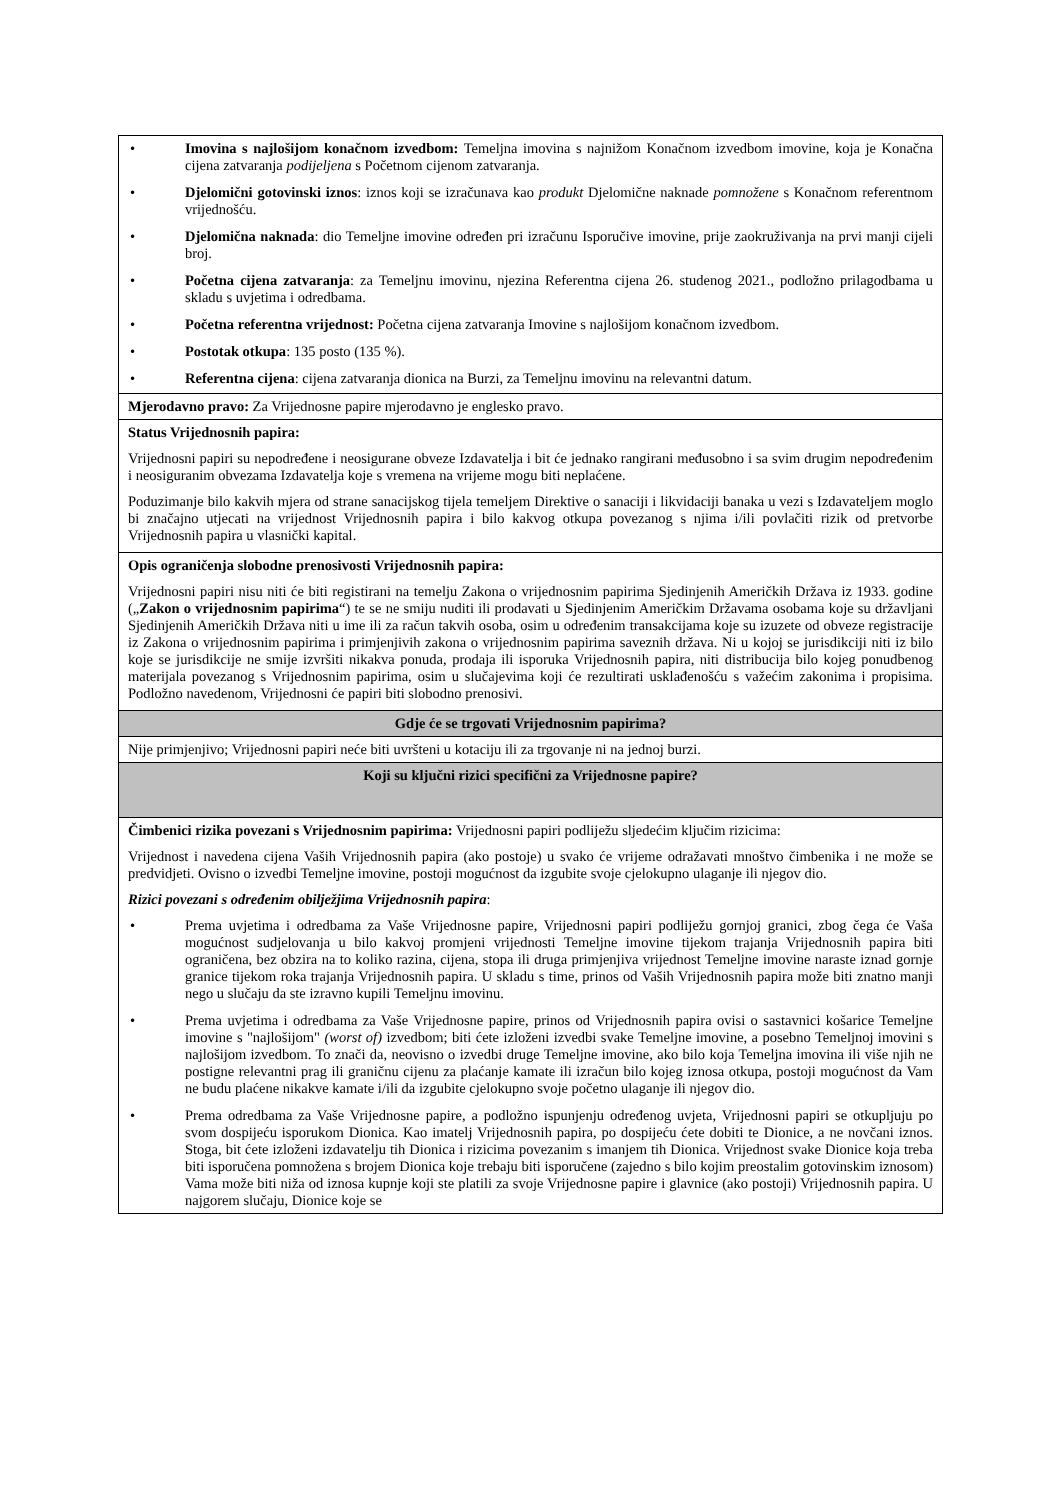| • Imovina s najlošijom konačnom izvedbom: Temeljna imovina s najnižom Konačnom izvedbom imovine, koja je Konačna cijena zatvaranja podijeljena s Početnom cijenom zatvaranja. • Djelomični gotovinski iznos : iznos koji se izračunava kao produkt Djelomične naknade pomnožene s Konačnom referentnom vrijednošću. • Djelomična naknada : dio Temeljne imovine određen pri izračunu Isporučive imovine, prije zaokruživanja na prvi manji cijeli broj. • Početna cijena zatvaranja : za Temeljnu imovinu, njezina Referentna cijena 26. studenog 2021., podložno prilagodbama u skladu s uvjetima i odredbama. • Početna referentna vrijednost: Početna cijena zatvaranja Imovine s najlošijom konačnom izvedbom. • Postotak otkupa : 135 posto (135 %). • Referentna cijena : cijena zatvaranja dionica na Burzi, za Temeljnu imovinu na relevantni datum. |
| Mjerodavno pravo: Za Vrijednosne papire mjerodavno je englesko pravo. |
| Status Vrijednosnih papira: Vrijednosni papiri su nepodređene i neosigurane obveze Izdavatelja i bit će jednako rangirani međusobno i sa svim drugim nepodređenim i neosiguranim obvezama Izdavatelja koje s vremena na vrijeme mogu biti neplaćene. Poduzimanje bilo kakvih mjera od strane sanacijskog tijela temeljem Direktive o sanaciji i likvidaciji banaka u vezi s Izdavateljem moglo bi značajno utjecati na vrijednost Vrijednosnih papira i bilo kakvog otkupa povezanog s njima i/ili povlačiti rizik od pretvorbe Vrijednosnih papira u vlasnički kapital. |
| Opis ograničenja slobodne prenosivosti Vrijednosnih papira: Vrijednosni papiri nisu niti će biti registirani na temelju Zakona o vrijednosnim papirima Sjedinjenih Američkih Država iz 1933. godine („ Zakon o vrijednosnim papirima “) te se ne smiju nuditi ili prodavati u Sjedinjenim Američkim Državama osobama koje su državljani Sjedinjenih Američkih Država niti u ime ili za račun takvih osoba, osim u određenim transakcijama koje su izuzete od obveze registracije iz Zakona o vrijednosnim papirima i primjenjivih zakona o vrijednosnim papirima saveznih država. Ni u kojoj se jurisdikciji niti iz bilo koje se jurisdikcije ne smije izvršiti nikakva ponuda, prodaja ili isporuka Vrijednosnih papira, niti distribucija bilo kojeg ponudbenog materijala povezanog s Vrijednosnim papirima, osim u slučajevima koji će rezultirati usklađenošću s važećim zakonima i propisima. Podložno navedenom, Vrijednosni će papiri biti slobodno prenosivi. |
| Gdje će se trgovati Vrijednosnim papirima? |
| Nije primjenjivo; Vrijednosni papiri neće biti uvršteni u kotaciju ili za trgovanje ni na jednoj burzi. |
| Koji su ključni rizici specifični za Vrijednosne papire? |
| Čimbenici rizika povezani s Vrijednosnim papirima: Vrijednosni papiri podliježu sljedećim ključim rizicima: Vrijednost i navedena cijena Vaših Vrijednosnih papira (ako postoje) u svako će vrijeme odražavati mnoštvo čimbenika i ne može se predvidjeti. Ovisno o izvedbi Temeljne imovine, postoji mogućnost da izgubite svoje cjelokupno ulaganje ili njegov dio. Rizici povezani s određenim obilježjima Vrijednosnih papira : • Prema uvjetima i odredbama za Vaše Vrijednosne papire, Vrijednosni papiri podliježu gornjoj granici, zbog čega će Vaša mogućnost sudjelovanja u bilo kakvoj promjeni vrijednosti Temeljne imovine tijekom trajanja Vrijednosnih papira biti ograničena, bez obzira na to koliko razina, cijena, stopa ili druga primjenjiva vrijednost Temeljne imovine naraste iznad gornje granice tijekom roka trajanja Vrijednosnih papira. U skladu s time, prinos od Vaših Vrijednosnih papira može biti znatno manji nego u slučaju da ste izravno kupili Temeljnu imovinu. • Prema uvjetima i odredbama za Vaše Vrijednosne papire, prinos od Vrijednosnih papira ovisi o sastavnici košarice Temeljne imovine s "najlošijom" (worst of) izvedbom; biti ćete izloženi izvedbi svake Temeljne imovine, a posebno Temeljnoj imovini s najlošijom izvedbom. To znači da, neovisno o izvedbi druge Temeljne imovine, ako bilo koja Temeljna imovina ili više njih ne postigne relevantni prag ili graničnu cijenu za plaćanje kamate ili izračun bilo kojeg iznosa otkupa, postoji mogućnost da Vam ne budu plaćene nikakve kamate i/ili da izgubite cjelokupno svoje početno ulaganje ili njegov dio. • Prema odredbama za Vaše Vrijednosne papire, a podložno ispunjenju određenog uvjeta, Vrijednosni papiri se otkupljuju po svom dospijeću isporukom Dionica. Kao imatelj Vrijednosnih papira, po dospijeću ćete dobiti te Dionice, a ne novčani iznos. Stoga, bit ćete izloženi izdavatelju tih Dionica i rizicima povezanim s imanjem tih Dionica. Vrijednost svake Dionice koja treba biti isporučena pomnožena s brojem Dionica koje trebaju biti isporučene (zajedno s bilo kojim preostalim gotovinskim iznosom) Vama može biti niža od iznosa kupnje koji ste platili za svoje Vrijednosne papire i glavnice (ako postoji) Vrijednosnih papira. U najgorem slučaju, Dionice koje se |